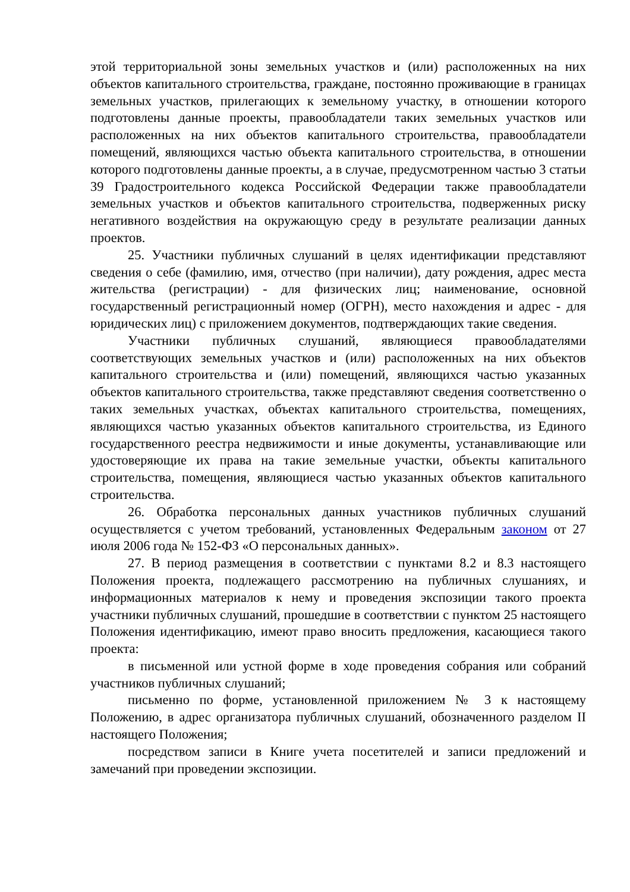этой территориальной зоны земельных участков и (или) расположенных на них объектов капитального строительства, граждане, постоянно проживающие в границах земельных участков, прилегающих к земельному участку, в отношении которого подготовлены данные проекты, правообладатели таких земельных участков или расположенных на них объектов капитального строительства, правообладатели помещений, являющихся частью объекта капитального строительства, в отношении которого подготовлены данные проекты, а в случае, предусмотренном частью 3 статьи 39 Градостроительного кодекса Российской Федерации также правообладатели земельных участков и объектов капитального строительства, подверженных риску негативного воздействия на окружающую среду в результате реализации данных проектов.
25. Участники публичных слушаний в целях идентификации представляют сведения о себе (фамилию, имя, отчество (при наличии), дату рождения, адрес места жительства (регистрации) - для физических лиц; наименование, основной государственный регистрационный номер (ОГРН), место нахождения и адрес - для юридических лиц) с приложением документов, подтверждающих такие сведения.
Участники публичных слушаний, являющиеся правообладателями соответствующих земельных участков и (или) расположенных на них объектов капитального строительства и (или) помещений, являющихся частью указанных объектов капитального строительства, также представляют сведения соответственно о таких земельных участках, объектах капитального строительства, помещениях, являющихся частью указанных объектов капитального строительства, из Единого государственного реестра недвижимости и иные документы, устанавливающие или удостоверяющие их права на такие земельные участки, объекты капитального строительства, помещения, являющиеся частью указанных объектов капитального строительства.
26. Обработка персональных данных участников публичных слушаний осуществляется с учетом требований, установленных Федеральным законом от 27 июля 2006 года № 152-ФЗ «О персональных данных».
27. В период размещения в соответствии с пунктами 8.2 и 8.3 настоящего Положения проекта, подлежащего рассмотрению на публичных слушаниях, и информационных материалов к нему и проведения экспозиции такого проекта участники публичных слушаний, прошедшие в соответствии с пунктом 25 настоящего Положения идентификацию, имеют право вносить предложения, касающиеся такого проекта:
в письменной или устной форме в ходе проведения собрания или собраний участников публичных слушаний;
письменно по форме, установленной приложением № 3 к настоящему Положению, в адрес организатора публичных слушаний, обозначенного разделом II настоящего Положения;
посредством записи в Книге учета посетителей и записи предложений и замечаний при проведении экспозиции.